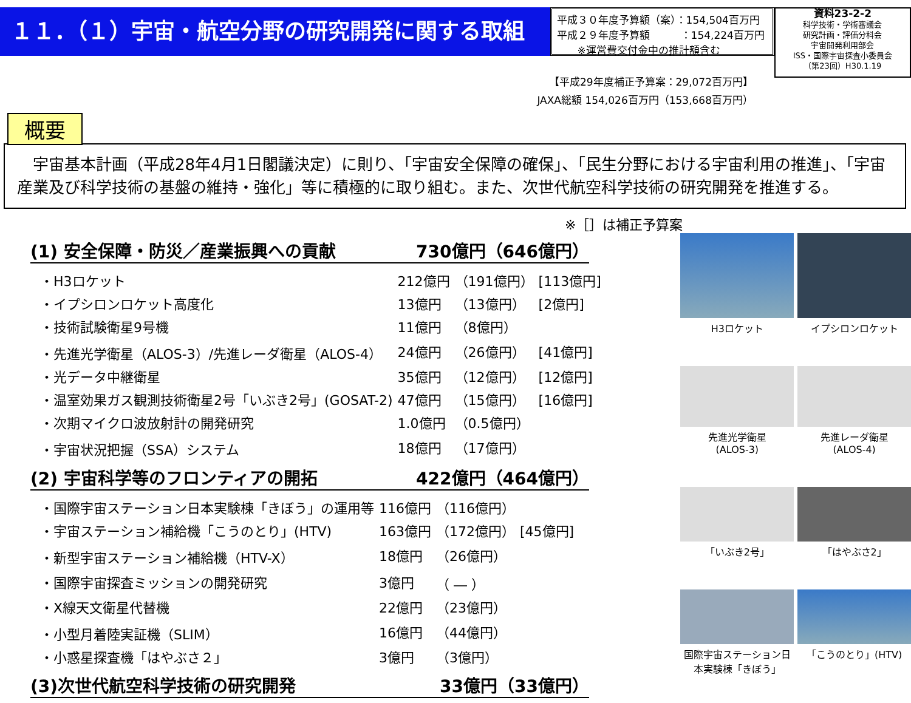１１．（１）宇宙・航空分野の研究開発に関する取組
平成３０年度予算額（案）：154,504百万円
平成２９年度予算額　　　：154,224百万円
　　※運営費交付金中の推計額含む
資料23-2-2
科学技術・学術審議会
研究計画・評価分科会
宇宙開発利用部会
ISS・国際宇宙探査小委員会
（第23回）H30.1.19
【平成29年度補正予算案：29,072百万円】
JAXA総額 154,026百万円（153,668百万円）
概要
　宇宙基本計画（平成28年4月1日閣議決定）に則り、「宇宙安全保障の確保」、「民生分野における宇宙利用の推進」、「宇宙産業及び科学技術の基盤の維持・強化」等に積極的に取り組む。また、次世代航空科学技術の研究開発を推進する。
※［］は補正予算案
(1) 安全保障・防災／産業振興への貢献 730億円（646億円）
| ・H3ロケット | 212億円 | （191億円） | [113億円] |
| ・イプシロンロケット高度化 | 13億円 | （13億円） | [2億円] |
| ・技術試験衛星9号機 | 11億円 | （8億円） | |
| ・先進光学衛星（ALOS-3）/先進レーダ衛星（ALOS-4） | 24億円 | （26億円） | [41億円] |
| ・光データ中継衛星 | 35億円 | （12億円） | [12億円] |
| ・温室効果ガス観測技術衛星2号「いぶき2号」(GOSAT-2) | 47億円 | （15億円） | [16億円] |
| ・次期マイクロ波放射計の開発研究 | 1.0億円 | （0.5億円） | |
| ・宇宙状況把握（SSA）システム | 18億円 | （17億円） | |
(2) 宇宙科学等のフロンティアの開拓 422億円（464億円）
| ・国際宇宙ステーション日本実験棟「きぼう」の運用等 | 116億円 | （116億円） | |
| ・宇宙ステーション補給機「こうのとり」(HTV) | 163億円 | （172億円） | [45億円] |
| ・新型宇宙ステーション補給機（HTV-X） | 18億円 | （26億円） | |
| ・国際宇宙探査ミッションの開発研究 | 3億円 | （ ― ） | |
| ・X線天文衛星代替機 | 22億円 | （23億円） | |
| ・小型月着陸実証機（SLIM） | 16億円 | （44億円） | |
| ・小惑星探査機「はやぶさ２」 | 3億円 | （3億円） | |
(3)次世代航空科学技術の研究開発 33億円（33億円）
H3ロケット
イプシロンロケット
先進光学衛星
(ALOS-3)
先進レーダ衛星
(ALOS-4)
「いぶき2号」
「はやぶさ2」
国際宇宙ステーション日本実験棟「きぼう」
「こうのとり」(HTV)